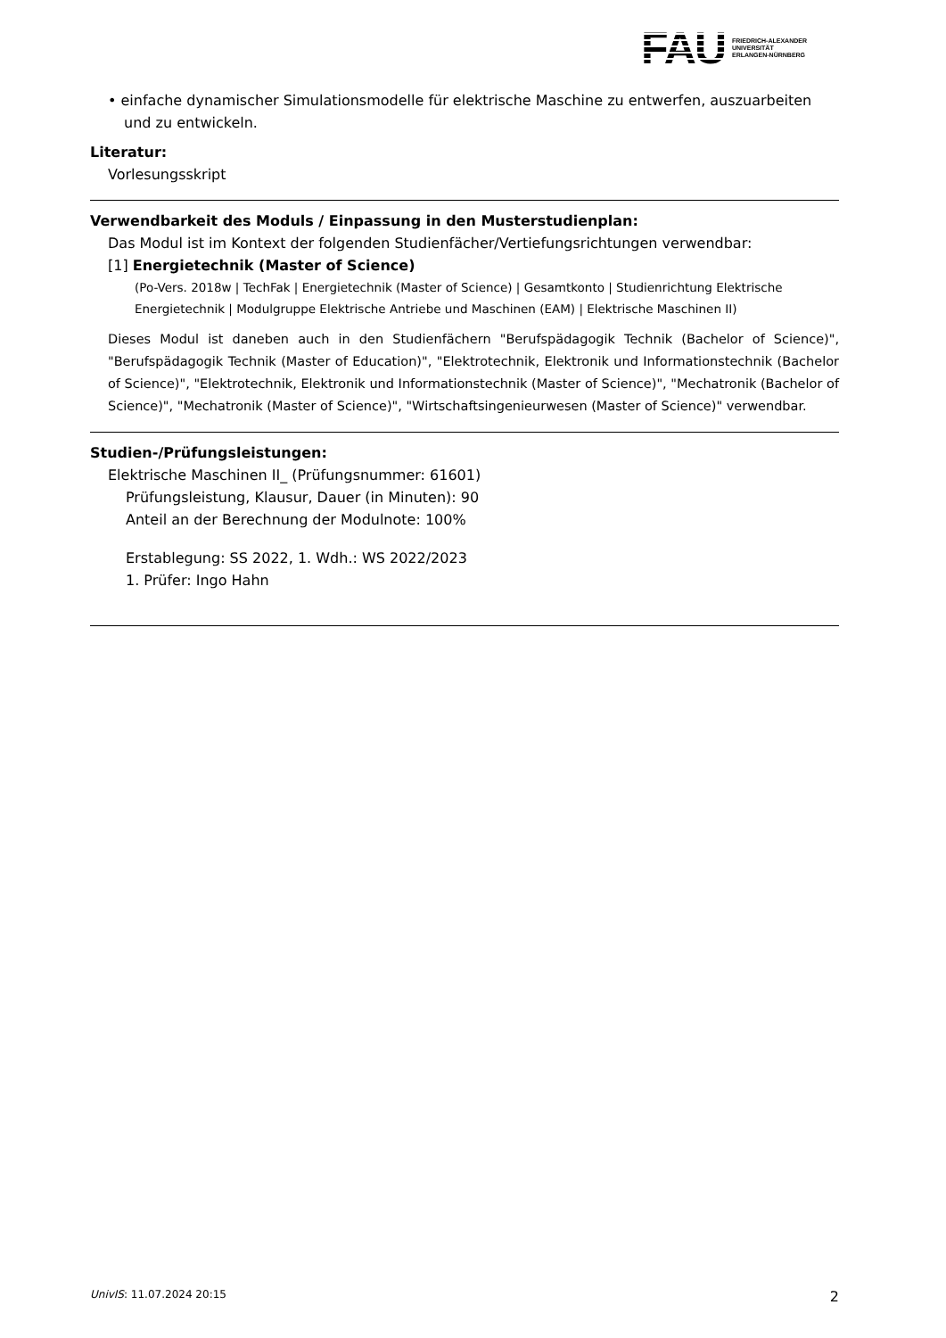FAU
FRIEDRICH-ALEXANDER
UNIVERSITÄT
ERLANGEN-NÜRNBERG
• einfache dynamischer Simulationsmodelle für elektrische Maschine zu entwerfen, auszuarbeiten und zu entwickeln.
Literatur:
Vorlesungsskript
Verwendbarkeit des Moduls / Einpassung in den Musterstudienplan:
Das Modul ist im Kontext der folgenden Studienfächer/Vertiefungsrichtungen verwendbar:
[1] Energietechnik (Master of Science)
(Po-Vers. 2018w | TechFak | Energietechnik (Master of Science) | Gesamtkonto | Studienrichtung Elektrische Energietechnik | Modulgruppe Elektrische Antriebe und Maschinen (EAM) | Elektrische Maschinen II)
Dieses Modul ist daneben auch in den Studienfächern "Berufspädagogik Technik (Bachelor of Science)", "Berufspädagogik Technik (Master of Education)", "Elektrotechnik, Elektronik und Informationstechnik (Bachelor of Science)", "Elektrotechnik, Elektronik und Informationstechnik (Master of Science)", "Mechatronik (Bachelor of Science)", "Mechatronik (Master of Science)", "Wirtschaftsingenieurwesen (Master of Science)" verwendbar.
Studien-/Prüfungsleistungen:
Elektrische Maschinen II_ (Prüfungsnummer: 61601)
Prüfungsleistung, Klausur, Dauer (in Minuten): 90
Anteil an der Berechnung der Modulnote: 100%
Erstablegung: SS 2022, 1. Wdh.: WS 2022/2023
1. Prüfer: Ingo Hahn
UnivIS: 11.07.2024 20:15 2